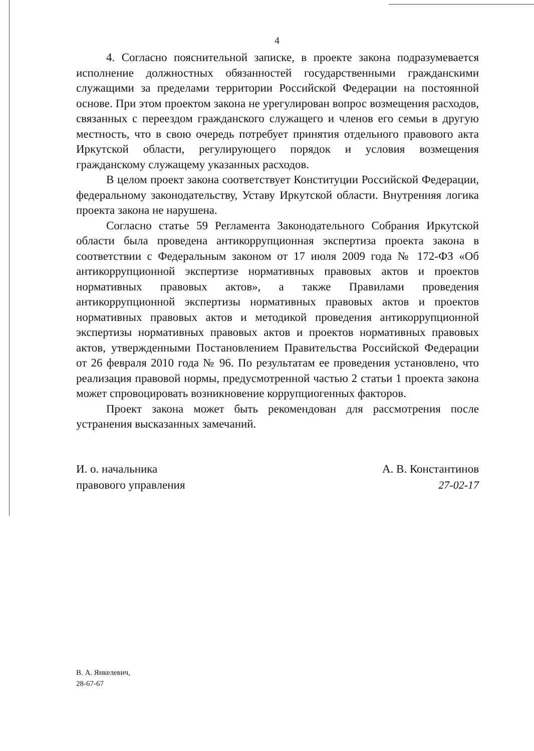4
4. Согласно пояснительной записке, в проекте закона подразумевается исполнение должностных обязанностей государственными гражданскими служащими за пределами территории Российской Федерации на постоянной основе. При этом проектом закона не урегулирован вопрос возмещения расходов, связанных с переездом гражданского служащего и членов его семьи в другую местность, что в свою очередь потребует принятия отдельного правового акта Иркутской области, регулирующего порядок и условия возмещения гражданскому служащему указанных расходов.
В целом проект закона соответствует Конституции Российской Федерации, федеральному законодательству, Уставу Иркутской области. Внутренняя логика проекта закона не нарушена.
Согласно статье 59 Регламента Законодательного Собрания Иркутской области была проведена антикоррупционная экспертиза проекта закона в соответствии с Федеральным законом от 17 июля 2009 года № 172-ФЗ «Об антикоррупционной экспертизе нормативных правовых актов и проектов нормативных правовых актов», а также Правилами проведения антикоррупционной экспертизы нормативных правовых актов и проектов нормативных правовых актов и методикой проведения антикоррупционной экспертизы нормативных правовых актов и проектов нормативных правовых актов, утвержденными Постановлением Правительства Российской Федерации от 26 февраля 2010 года № 96. По результатам ее проведения установлено, что реализация правовой нормы, предусмотренной частью 2 статьи 1 проекта закона может спровоцировать возникновение коррупциогенных факторов.
Проект закона может быть рекомендован для рассмотрения после устранения высказанных замечаний.
И. о. начальника
правового управления
А. В. Константинов
27-02-17
В. А. Янкелевич,
28-67-67